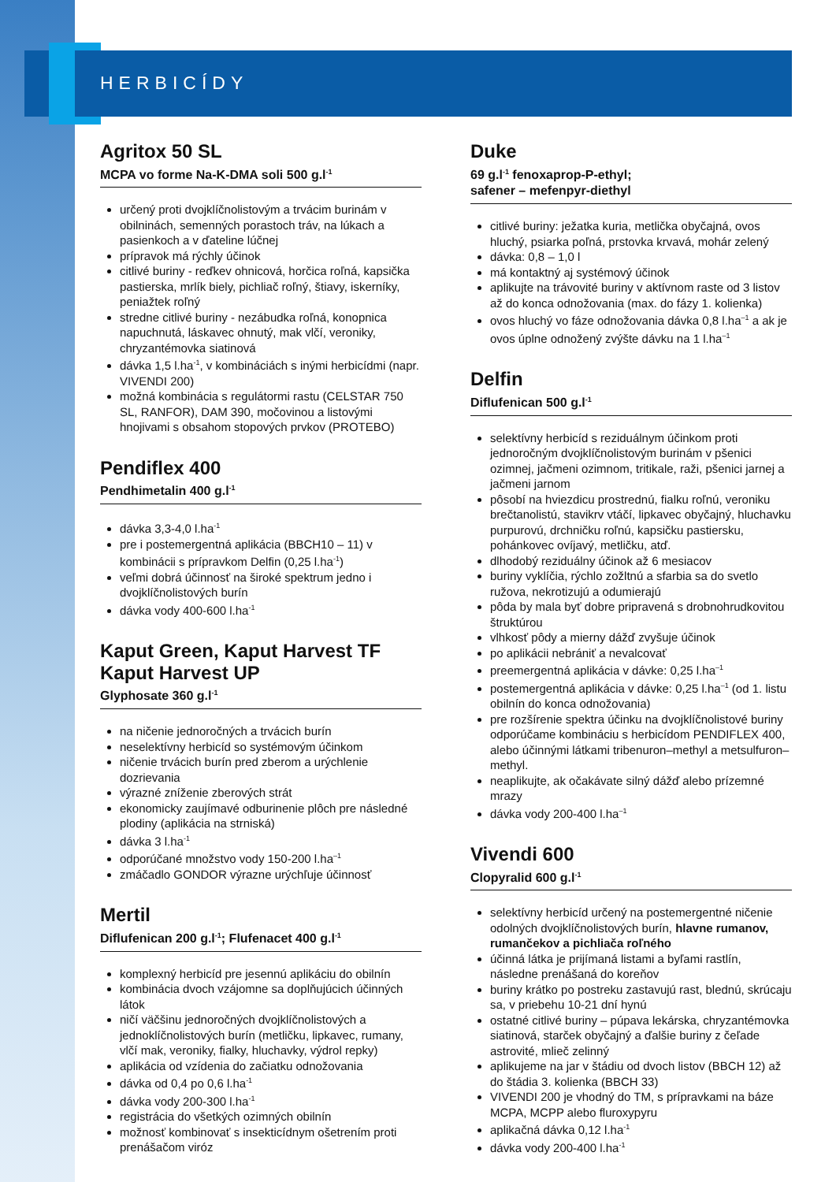HERBICÍDY
Agritox 50 SL
MCPA vo forme Na-K-DMA soli 500 g.l<sup>-1</sup>
určený proti dvojklíčnolistovým a trvácim burinám v obilninách, semenných porastoch tráv, na lúkach a pasienkoch a v ďateline lúčnej
prípravok má rýchly účinok
citlivé buriny - reďkev ohnicová, horčica roľná, kapsička pastierska, mrlík biely, pichliač roľný, štiavy, iskerníky, peniažtek roľný
stredne citlivé buriny - nezábudka roľná, konopnica napuchnutá, láskavec ohnutý, mak vlčí, veroniky, chryzantémovka siatinová
dávka 1,5 l.ha<sup>-1</sup>, v kombináciách s inými herbicídmi (napr. VIVENDI 200)
možná kombinácia s regulátormi rastu (CELSTAR 750 SL, RANFOR), DAM 390, močovinou a listovými hnojivami s obsahom stopových prvkov (PROTEBO)
Pendiflex 400
Pendhimetalin 400 g.l<sup>-1</sup>
dávka 3,3-4,0 l.ha<sup>-1</sup>
pre i postemergentná aplikácia (BBCH10 – 11) v kombinácii s prípravkom Delfin (0,25 l.ha<sup>-1</sup>)
veľmi dobrá účinnosť na široké spektrum jedno i dvojklíčnolistových burín
dávka vody 400-600 l.ha<sup>-1</sup>
Kaput Green, Kaput Harvest TF Kaput Harvest UP
Glyphosate 360 g.l<sup>-1</sup>
na ničenie jednoročných a trvácich burín
neselektívny herbicíd so systémovým účinkom
ničenie trvácich burín pred zberom a urýchlenie dozrievania
výrazné zníženie zberových strát
ekonomicky zaujímavé odburinenie plôch pre následné plodiny (aplikácia na strniská)
dávka 3 l.ha<sup>-1</sup>
odporúčané množstvo vody 150-200 l.ha<sup>–1</sup>
zmáčadlo GONDOR výrazne urýchľuje účinnosť
Mertil
Diflufenican 200 g.l<sup>-1</sup>; Flufenacet 400 g.l<sup>-1</sup>
komplexný herbicíd pre jesennú aplikáciu do obilnín
kombinácia dvoch vzájomne sa doplňujúcich účinných látok
ničí väčšinu jednoročných dvojklíčnolistových a jednoklíčnolistových burín (metličku, lipkavec, rumany, vlčí mak, veroniky, fialky, hluchavky, výdrol repky)
aplikácia od vzídenia do začiatku odnožovania
dávka od 0,4 po 0,6 l.ha<sup>-1</sup>
dávka vody 200-300 l.ha<sup>-1</sup>
registrácia do všetkých ozimných obilnín
možnosť kombinovať s insekticídnym ošetrením proti prenášačom viróz
Duke
69 g.l<sup>-1</sup> fenoxaprop-P-ethyl;
safener – mefenpyr-diethyl
citlivé buriny: ježatka kuria, metlička obyčajná, ovos hluchý, psiarka poľná, prstovka krvavá, mohár zelený
dávka: 0,8 – 1,0 l
má kontaktný aj systémový účinok
aplikujte na trávovité buriny v aktívnom raste od 3 listov až do konca odnožovania (max. do fázy 1. kolienka)
ovos hluchý vo fáze odnožovania dávka 0,8 l.ha<sup>–1</sup> a ak je ovos úplne odnožený zvýšte dávku na 1 l.ha<sup>–1</sup>
Delfin
Diflufenican 500 g.l<sup>-1</sup>
selektívny herbicíd s reziduálnym účinkom proti jednoročným dvojklíčnolistovým burinám v pšenici ozimnej, jačmeni ozimnom, tritikale, raži, pšenici jarnej a jačmeni jarnom
pôsobí na hviezdicu prostrednú, fialku roľnú, veroniku brečtanolistú, stavikrv vtáčí, lipkavec obyčajný, hluchavku purpurovú, drchničku roľnú, kapsičku pastiersku, pohánkovec ovíjavý, metličku, atď.
dlhodobý reziduálny účinok až 6 mesiacov
buriny vyklíčia, rýchlo zožltnú a sfarbia sa do svetlo ružova, nekrotizujú a odumierajú
pôda by mala byť dobre pripravená s drobnohrudkovitou štruktúrou
vlhkosť pôdy a mierny dážď zvyšuje účinok
po aplikácii nebrániť a nevalcovať
preemergentná aplikácia v dávke: 0,25 l.ha<sup>–1</sup>
postemergentná aplikácia v dávke: 0,25 l.ha<sup>–1</sup> (od 1. listu obilnín do konca odnožovania)
pre rozšírenie spektra účinku na dvojklíčnolistové buriny odporúčame kombináciu s herbicídom PENDIFLEX 400, alebo účinnými látkami tribenuron–methyl a metsulfuron–methyl.
neaplikujte, ak očakávate silný dážď alebo prízemné mrazy
dávka vody 200-400 l.ha<sup>–1</sup>
Vivendi 600
Clopyralid 600 g.l<sup>-1</sup>
selektívny herbicíd určený na postemergentné ničenie odolných dvojklíčnolistových burín, hlavne rumanov, rumančekov a pichliača roľného
účinná látka je prijímaná listami a byľami rastlín, následne prenášaná do koreňov
buriny krátko po postreku zastavujú rast, blednú, skrúcaju sa, v priebehu 10-21 dní hynú
ostatné citlivé buriny – púpava lekárska, chryzantémovka siatinová, starček obyčajný a ďalšie buriny z čeľade astrovité, mlieč zelinný
aplikujeme na jar v štádiu od dvoch listov (BBCH 12) až do štádia 3. kolienka (BBCH 33)
VIVENDI 200 je vhodný do TM, s prípravkami na báze MCPA, MCPP alebo fluroxypyru
aplikačná dávka 0,12 l.ha<sup>-1</sup>
dávka vody 200-400 l.ha<sup>-1</sup>